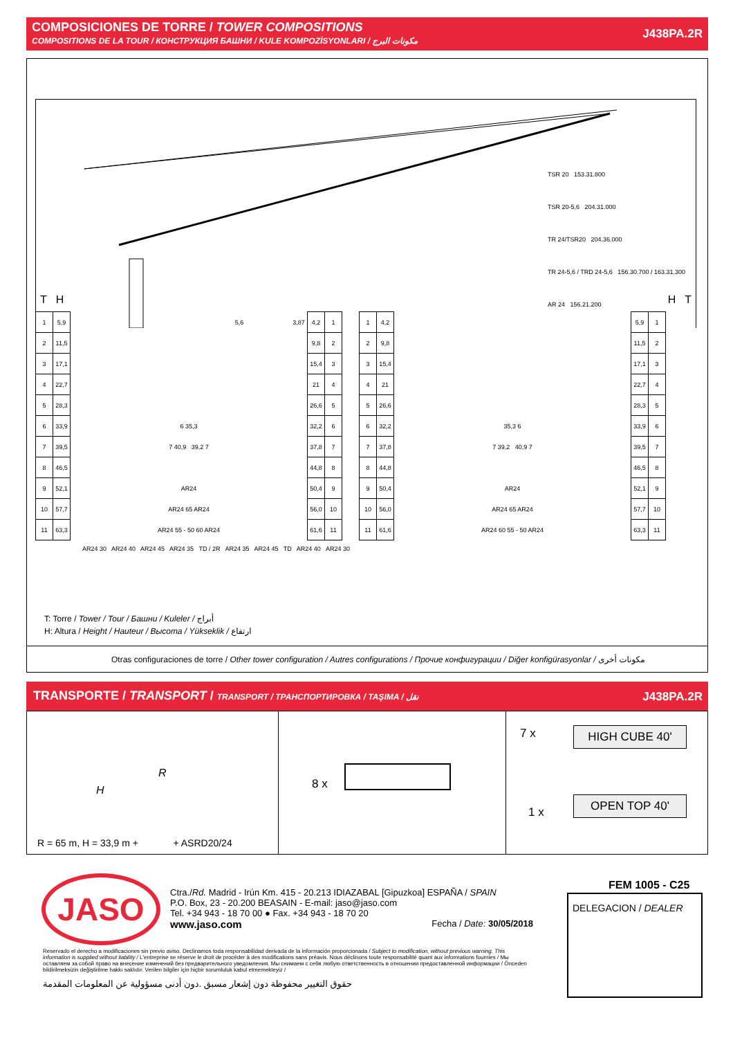COMPOSICIONES DE TORRE / TOWER COMPOSITIONS
COMPOSITIONS DE LA TOUR / КОНСТРУКЦИЯ БАШНИ / KULE KOMPOZİSYONLARI / مكونات البرج
J438PA.2R
TSR 20 153.31.800
TSR 20-5,6 204.31.000
TR 24/TSR20 204.36.000
TR 24-5,6 / TRD 24-5,6 156.30.700 / 163.31.300
AR 24 156.21.200
T H H T
| 1 | 5,9 | | 5,6 | | 3,87 | 4,2 | 1 | | 1 | 4,2 | | 5,9 | 1 |
| 2 | 11,5 | | | | | 9,8 | 2 | | 2 | 9,8 | | 11,5 | 2 |
| 3 | 17,1 | | | | | 15,4 | 3 | | 3 | 15,4 | | 17,1 | 3 |
| 4 | 22,7 | | | | | 21 | 4 | | 4 | 21 | | 22,7 | 4 |
| 5 | 28,3 | | | | | 26,6 | 5 | | 5 | 26,6 | | 28,3 | 5 |
| 6 | 33,9 | 6 35,3 | | | | 32,2 | 6 | | 6 | 32,2 | 35,3 6 | 33,9 | 6 |
| 7 | 39,5 | 7 40,9 39,2 7 | | | | 37,8 | 7 | | 7 | 37,8 | 7 39,2 40,9 7 | 39,5 | 7 |
| 8 | 46,5 | | | | | 44,8 | 8 | | 8 | 44,8 | | 46,5 | 8 |
| 9 | 52,1 | AR24 | | | | 50,4 | 9 | | 9 | 50,4 | AR24 | 52,1 | 9 |
| 10 | 57,7 | AR24 65 AR24 | | | | 56,0 | 10 | | 10 | 56,0 | AR24 65 AR24 | 57,7 | 10 |
| 11 | 63,3 | AR24 55 - 50 60 AR24 | | | | 61,6 | 11 | | 11 | 61,6 | AR24 60 55 - 50 AR24 | 63,3 | 11 |
AR24 30 AR24 40 AR24 45 AR24 35 TD / 2R AR24 35 AR24 45 TD AR24 40 AR24 30
T: Torre / Tower / Tour / Башни / Kuleler / أبراج
H: Altura / Height / Hauteur / Высота / Yükseklik / ارتفاع
Otras configuraciones de torre / Other tower configuration / Autres configurations / Прочие конфигурации / Diğer konfigürasyonlar / مكونات أخرى
TRANSPORTE / TRANSPORT / TRANSPORT / ТРАНСПОРТИРОВКА / TAŞIMA / نقل
J438PA.2R
R
H
R = 65 m, H = 33,9 m + + ASRD20/24
8 x
7 x HIGH CUBE 40'
1 x
OPEN TOP 40'
JASO
Ctra./Rd. Madrid - Irún Km. 415 - 20.213 IDIAZABAL [Gipuzkoa] ESPAÑA / SPAIN
P.O. Box, 23 - 20.200 BEASAIN - E-mail: jaso@jaso.com
Tel. +34 943 - 18 70 00 ● Fax. +34 943 - 18 70 20
www.jaso.com Fecha / Date: 30/05/2018
FEM 1005 - C25
DELEGACION / DEALER
Reservado el derecho a modificaciones sin previo aviso. Declinamos toda responsabilidad derivada de la información proporcionada / Subject to modification, without previous warning. This information is supplied without liability / L'entreprise se réserve le droit de procéder à des modifications sans préavis. Nous déclinons toute responsabilité quant aux informations fournies / Мы оставляем за собой право на внесение изменений без предварительного уведомления. Мы снимаем с себя любую ответственность в отношении предоставленной информации / Önceden bildirilmeksizin değiştirilme hakkı saklıdır. Verilen bilgiler için hiçbir sorumluluk kabul etmemekteyiz /
حقوق التغيير محفوظة دون إشعار مسبق .دون أدنى مسؤولية عن المعلومات المقدمة